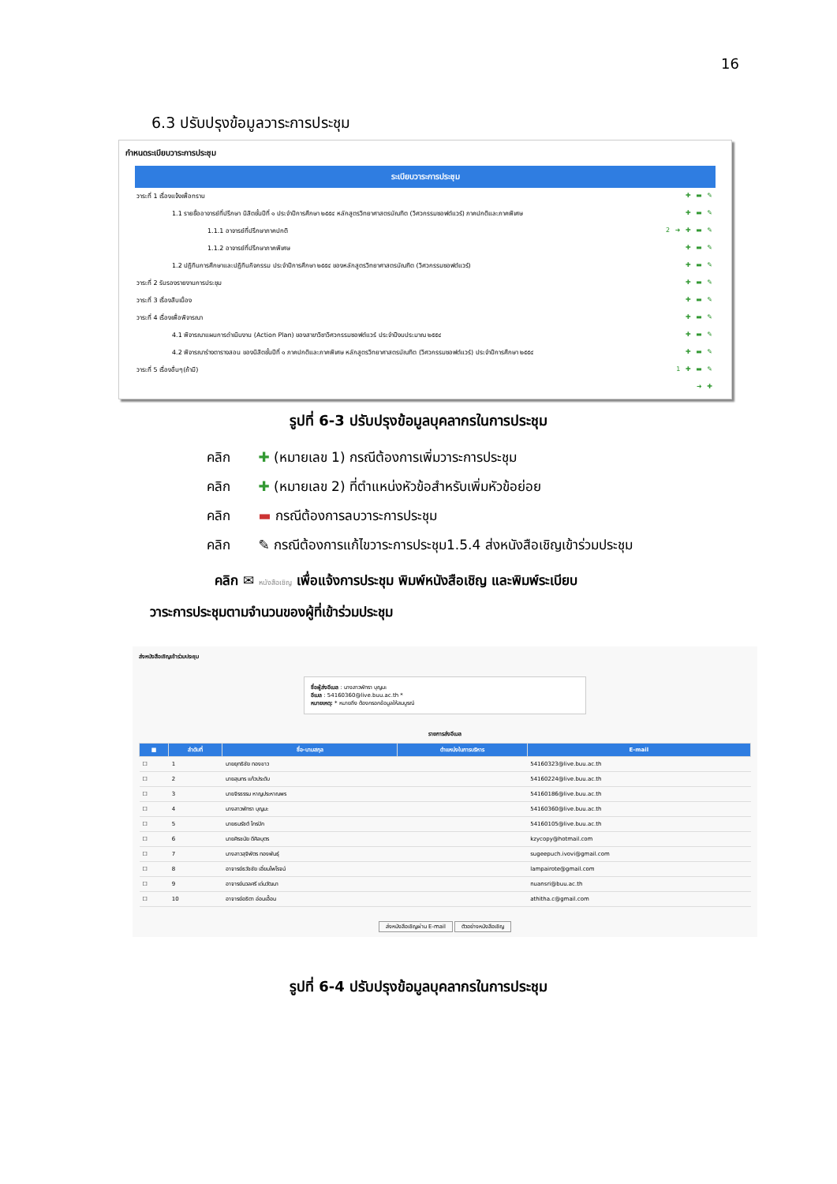16
6.3 ปรับปรุงข้อมูลวาระการประชุม
กำหนดระเบียบวาระการประชุม
ระเบียบวาระการประชุม
วาระที่ 1 เรื่องแจ้งเพื่อทราบ ✚ ▬ ✎
1.1 รายชื่ออาจารย์ที่ปรึกษา นิสิตชั้นปีที่ ๑ ประจำปีการศึกษา ๒๕๕๔ หลักสูตรวิทยาศาสตรบัณฑิต (วิศวกรรมซอฟต์แวร์) ภาคปกติและภาคพิเศษ ✚ ▬ ✎
1.1.1 อาจารย์ที่ปรึกษาภาคปกติ 2 ➜ ✚ ▬ ✎
1.1.2 อาจารย์ที่ปรึกษาภาคพิเศษ ✚ ▬ ✎
1.2 ปฏิทินการศึกษาและปฏิทินกิจกรรม ประจำปีการศึกษา ๒๕๕๔ ของหลักสูตรวิทยาศาสตรบัณฑิต (วิศวกรรมซอฟต์แวร์) ✚ ▬ ✎
วาระที่ 2 รับรองรายงานการประชุม ✚ ▬ ✎
วาระที่ 3 เรื่องสืบเนื่อง ✚ ▬ ✎
วาระที่ 4 เรื่องเพื่อพิจารณา ✚ ▬ ✎
4.1 พิจารณาแผนการดำเนินงาน (Action Plan) ของสาขาวิชาวิศวกรรมซอฟต์แวร์ ประจำปีงบประมาณ ๒๕๕๔ ✚ ▬ ✎
4.2 พิจารณาร่างตารางสอน ของนิสิตชั้นปีที่ ๑ ภาคปกติและภาคพิเศษ หลักสูตรวิทยาศาสตรบัณฑิต (วิศวกรรมซอฟต์แวร์) ประจำปีการศึกษา ๒๕๕๔ ✚ ▬ ✎
วาระที่ 5 เรื่องอื่นๆ(ถ้ามี) 1 ✚ ▬ ✎
➜ ✚
รูปที่ 6-3 ปรับปรุงข้อมูลบุคลากรในการประชุม
คลิก ✚ (หมายเลข 1) กรณีต้องการเพิ่มวาระการประชุม
คลิก ✚ (หมายเลข 2) ที่ตำแหน่งหัวข้อสำหรับเพิ่มหัวข้อย่อย
คลิก ▬ กรณีต้องการลบวาระการประชุม
คลิก ✎ กรณีต้องการแก้ไขวาระการประชุม1.5.4 ส่งหนังสือเชิญเข้าร่วมประชุม
คลิก ✉ หนังสือเชิญ เพื่อแจ้งการประชุม พิมพ์หนังสือเชิญ และพิมพ์ระเบียบ
วาระการประชุมตามจำนวนของผู้ที่เข้าร่วมประชุม
ส่งหนังสือเชิญเข้าร่วมประชุม
ชื่อผู้ส่งอีเมล : นางสาวพัทรา บุญมะ
อีเมล : 54160360@live.buu.ac.th *
หมายเหตุ: * หมายถึง ต้องกรอกข้อมูลให้สมบูรณ์
รายการส่งอีเมล
| ■ | ลำดับที่ | ชื่อ-นามสกุล | ตำแหน่งในการบริหาร | E-mail |
| --- | --- | --- | --- | --- |
| ☐ | 1 | นายยุทธิชัย ทองขาว | | 54160323@live.buu.ac.th |
| ☐ | 2 | นายสุนทร แก้วประดับ | | 54160224@live.buu.ac.th |
| ☐ | 3 | นายจิรธรรม หาญประหาณพร | | 54160186@live.buu.ac.th |
| ☐ | 4 | นางสาวพัทรา บุญมะ | | 54160360@live.buu.ac.th |
| ☐ | 5 | นายธนรัชต์ ไกรปัก | | 54160105@live.buu.ac.th |
| ☐ | 6 | นายศิรชนัย ดีศิลบุตร | | kzycopy@hotmail.com |
| ☐ | 7 | นางสาวสุจิพัตร ทองพันธุ์ | | sugeepuch.ivovi@gmail.com |
| ☐ | 8 | อาจารย์ธวัชชัย เอี่ยมไพโรจน์ | | lampairote@gmail.com |
| ☐ | 9 | อาจารย์นวลศรี เด่นวัฒนา | | nuansri@buu.ac.th |
| ☐ | 10 | อาจารย์อธิตา อ่อนเอื้อน | | athitha.c@gmail.com |
ส่งหนังสือเชิญผ่าน E-mail ตัวอย่างหนังสือเชิญ
รูปที่ 6-4 ปรับปรุงข้อมูลบุคลากรในการประชุม